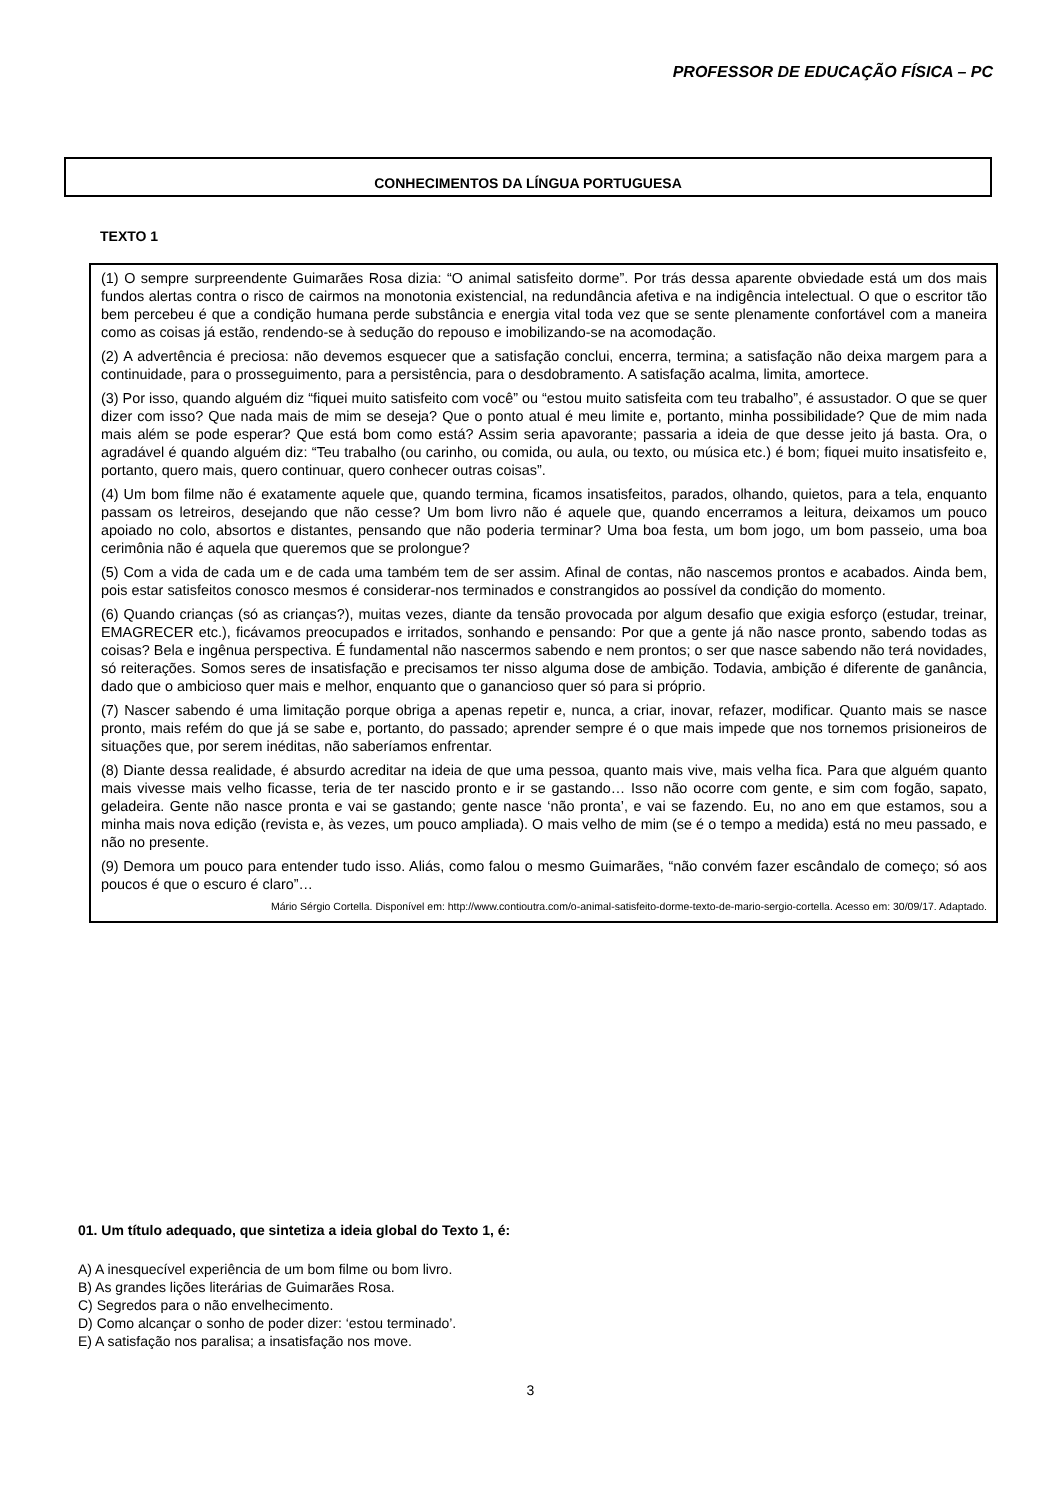PROFESSOR DE EDUCAÇÃO FÍSICA – PC
CONHECIMENTOS DA LÍNGUA PORTUGUESA
TEXTO 1
(1) O sempre surpreendente Guimarães Rosa dizia: “O animal satisfeito dorme”. Por trás dessa aparente obviedade está um dos mais fundos alertas contra o risco de cairmos na monotonia existencial, na redundância afetiva e na indigência intelectual. O que o escritor tão bem percebeu é que a condição humana perde substância e energia vital toda vez que se sente plenamente confortável com a maneira como as coisas já estão, rendendo-se à sedução do repouso e imobilizando-se na acomodação.
(2) A advertência é preciosa: não devemos esquecer que a satisfação conclui, encerra, termina; a satisfação não deixa margem para a continuidade, para o prosseguimento, para a persistência, para o desdobramento. A satisfação acalma, limita, amortece.
(3) Por isso, quando alguém diz “fiquei muito satisfeito com você” ou “estou muito satisfeita com teu trabalho”, é assustador. O que se quer dizer com isso? Que nada mais de mim se deseja? Que o ponto atual é meu limite e, portanto, minha possibilidade? Que de mim nada mais além se pode esperar? Que está bom como está? Assim seria apavorante; passaria a ideia de que desse jeito já basta. Ora, o agradável é quando alguém diz: “Teu trabalho (ou carinho, ou comida, ou aula, ou texto, ou música etc.) é bom; fiquei muito insatisfeito e, portanto, quero mais, quero continuar, quero conhecer outras coisas”.
(4) Um bom filme não é exatamente aquele que, quando termina, ficamos insatisfeitos, parados, olhando, quietos, para a tela, enquanto passam os letreiros, desejando que não cesse? Um bom livro não é aquele que, quando encerramos a leitura, deixamos um pouco apoiado no colo, absortos e distantes, pensando que não poderia terminar? Uma boa festa, um bom jogo, um bom passeio, uma boa cerimônia não é aquela que queremos que se prolongue?
(5) Com a vida de cada um e de cada uma também tem de ser assim. Afinal de contas, não nascemos prontos e acabados. Ainda bem, pois estar satisfeitos conosco mesmos é considerar-nos terminados e constrangidos ao possível da condição do momento.
(6) Quando crianças (só as crianças?), muitas vezes, diante da tensão provocada por algum desafio que exigia esforço (estudar, treinar, EMAGRECER etc.), ficávamos preocupados e irritados, sonhando e pensando: Por que a gente já não nasce pronto, sabendo todas as coisas? Bela e ingênua perspectiva. É fundamental não nascermos sabendo e nem prontos; o ser que nasce sabendo não terá novidades, só reiterações. Somos seres de insatisfação e precisamos ter nisso alguma dose de ambição. Todavia, ambição é diferente de ganância, dado que o ambicioso quer mais e melhor, enquanto que o ganancioso quer só para si próprio.
(7) Nascer sabendo é uma limitação porque obriga a apenas repetir e, nunca, a criar, inovar, refazer, modificar. Quanto mais se nasce pronto, mais refém do que já se sabe e, portanto, do passado; aprender sempre é o que mais impede que nos tornemos prisioneiros de situações que, por serem inéditas, não saberíamos enfrentar.
(8) Diante dessa realidade, é absurdo acreditar na ideia de que uma pessoa, quanto mais vive, mais velha fica. Para que alguém quanto mais vivesse mais velho ficasse, teria de ter nascido pronto e ir se gastando… Isso não ocorre com gente, e sim com fogão, sapato, geladeira. Gente não nasce pronta e vai se gastando; gente nasce ‘não pronta’, e vai se fazendo. Eu, no ano em que estamos, sou a minha mais nova edição (revista e, às vezes, um pouco ampliada). O mais velho de mim (se é o tempo a medida) está no meu passado, e não no presente.
(9) Demora um pouco para entender tudo isso. Aliás, como falou o mesmo Guimarães, “não convém fazer escândalo de começo; só aos poucos é que o escuro é claro”…
Mário Sérgio Cortella. Disponível em: http://www.contioutra.com/o-animal-satisfeito-dorme-texto-de-mario-sergio-cortella. Acesso em: 30/09/17. Adaptado.
01. Um título adequado, que sintetiza a ideia global do Texto 1, é:
A) A inesquecível experiência de um bom filme ou bom livro.
B) As grandes lições literárias de Guimarães Rosa.
C) Segredos para o não envelhecimento.
D) Como alcançar o sonho de poder dizer: ‘estou terminado’.
E) A satisfação nos paralisa; a insatisfação nos move.
3